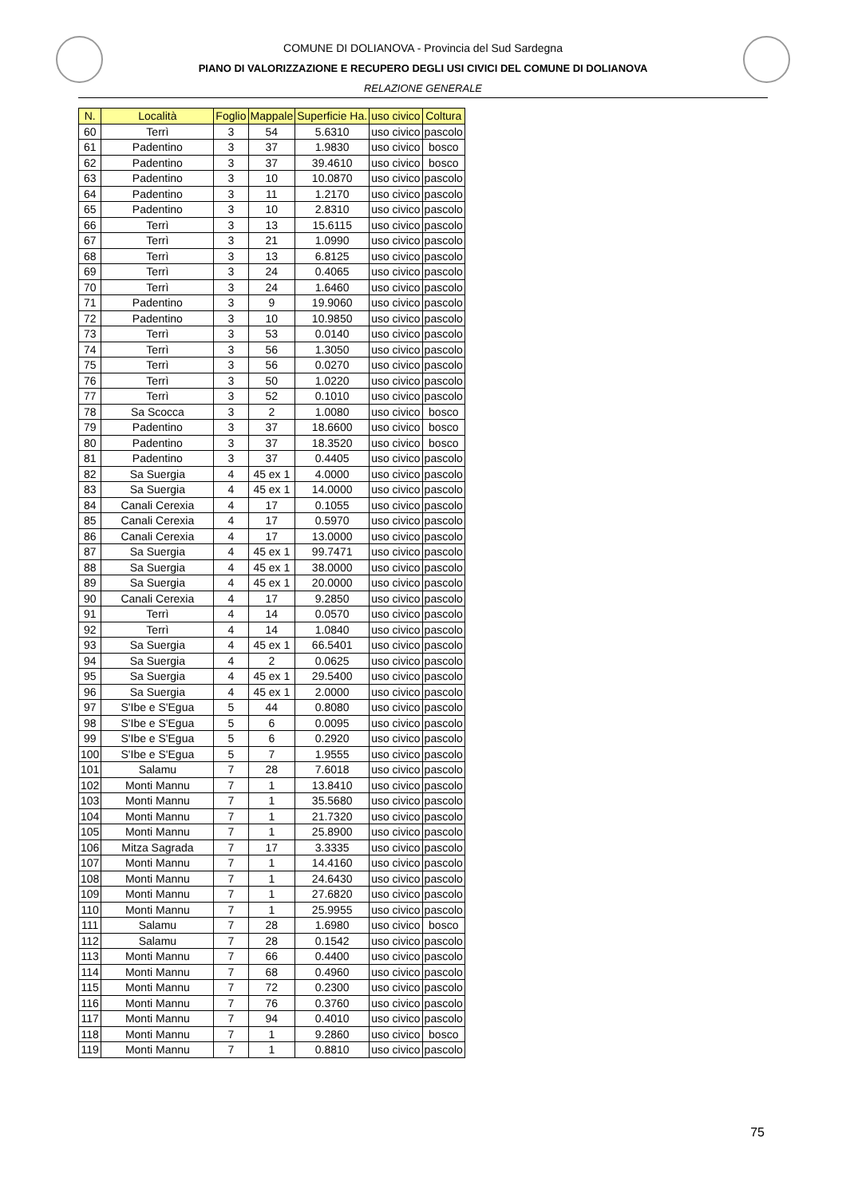COMUNE DI DOLIANOVA - Provincia del Sud Sardegna
PIANO DI VALORIZZAZIONE E RECUPERO DEGLI USI CIVICI DEL COMUNE DI DOLIANOVA
RELAZIONE GENERALE
| N. | Località | Foglio | Mappale | Superficie Ha. | uso civico | Coltura |
| --- | --- | --- | --- | --- | --- | --- |
| 60 | Terrì | 3 | 54 | 5.6310 | uso civico | pascolo |
| 61 | Padentino | 3 | 37 | 1.9830 | uso civico | bosco |
| 62 | Padentino | 3 | 37 | 39.4610 | uso civico | bosco |
| 63 | Padentino | 3 | 10 | 10.0870 | uso civico | pascolo |
| 64 | Padentino | 3 | 11 | 1.2170 | uso civico | pascolo |
| 65 | Padentino | 3 | 10 | 2.8310 | uso civico | pascolo |
| 66 | Terrì | 3 | 13 | 15.6115 | uso civico | pascolo |
| 67 | Terrì | 3 | 21 | 1.0990 | uso civico | pascolo |
| 68 | Terrì | 3 | 13 | 6.8125 | uso civico | pascolo |
| 69 | Terrì | 3 | 24 | 0.4065 | uso civico | pascolo |
| 70 | Terrì | 3 | 24 | 1.6460 | uso civico | pascolo |
| 71 | Padentino | 3 | 9 | 19.9060 | uso civico | pascolo |
| 72 | Padentino | 3 | 10 | 10.9850 | uso civico | pascolo |
| 73 | Terrì | 3 | 53 | 0.0140 | uso civico | pascolo |
| 74 | Terrì | 3 | 56 | 1.3050 | uso civico | pascolo |
| 75 | Terrì | 3 | 56 | 0.0270 | uso civico | pascolo |
| 76 | Terrì | 3 | 50 | 1.0220 | uso civico | pascolo |
| 77 | Terrì | 3 | 52 | 0.1010 | uso civico | pascolo |
| 78 | Sa Scocca | 3 | 2 | 1.0080 | uso civico | bosco |
| 79 | Padentino | 3 | 37 | 18.6600 | uso civico | bosco |
| 80 | Padentino | 3 | 37 | 18.3520 | uso civico | bosco |
| 81 | Padentino | 3 | 37 | 0.4405 | uso civico | pascolo |
| 82 | Sa Suergia | 4 | 45 ex 1 | 4.0000 | uso civico | pascolo |
| 83 | Sa Suergia | 4 | 45 ex 1 | 14.0000 | uso civico | pascolo |
| 84 | Canali Cerexia | 4 | 17 | 0.1055 | uso civico | pascolo |
| 85 | Canali Cerexia | 4 | 17 | 0.5970 | uso civico | pascolo |
| 86 | Canali Cerexia | 4 | 17 | 13.0000 | uso civico | pascolo |
| 87 | Sa Suergia | 4 | 45 ex 1 | 99.7471 | uso civico | pascolo |
| 88 | Sa Suergia | 4 | 45 ex 1 | 38.0000 | uso civico | pascolo |
| 89 | Sa Suergia | 4 | 45 ex 1 | 20.0000 | uso civico | pascolo |
| 90 | Canali Cerexia | 4 | 17 | 9.2850 | uso civico | pascolo |
| 91 | Terrì | 4 | 14 | 0.0570 | uso civico | pascolo |
| 92 | Terrì | 4 | 14 | 1.0840 | uso civico | pascolo |
| 93 | Sa Suergia | 4 | 45 ex 1 | 66.5401 | uso civico | pascolo |
| 94 | Sa Suergia | 4 | 2 | 0.0625 | uso civico | pascolo |
| 95 | Sa Suergia | 4 | 45 ex 1 | 29.5400 | uso civico | pascolo |
| 96 | Sa Suergia | 4 | 45 ex 1 | 2.0000 | uso civico | pascolo |
| 97 | S'Ibe e S'Egua | 5 | 44 | 0.8080 | uso civico | pascolo |
| 98 | S'Ibe e S'Egua | 5 | 6 | 0.0095 | uso civico | pascolo |
| 99 | S'Ibe e S'Egua | 5 | 6 | 0.2920 | uso civico | pascolo |
| 100 | S'Ibe e S'Egua | 5 | 7 | 1.9555 | uso civico | pascolo |
| 101 | Salamu | 7 | 28 | 7.6018 | uso civico | pascolo |
| 102 | Monti Mannu | 7 | 1 | 13.8410 | uso civico | pascolo |
| 103 | Monti Mannu | 7 | 1 | 35.5680 | uso civico | pascolo |
| 104 | Monti Mannu | 7 | 1 | 21.7320 | uso civico | pascolo |
| 105 | Monti Mannu | 7 | 1 | 25.8900 | uso civico | pascolo |
| 106 | Mitza Sagrada | 7 | 17 | 3.3335 | uso civico | pascolo |
| 107 | Monti Mannu | 7 | 1 | 14.4160 | uso civico | pascolo |
| 108 | Monti Mannu | 7 | 1 | 24.6430 | uso civico | pascolo |
| 109 | Monti Mannu | 7 | 1 | 27.6820 | uso civico | pascolo |
| 110 | Monti Mannu | 7 | 1 | 25.9955 | uso civico | pascolo |
| 111 | Salamu | 7 | 28 | 1.6980 | uso civico | bosco |
| 112 | Salamu | 7 | 28 | 0.1542 | uso civico | pascolo |
| 113 | Monti Mannu | 7 | 66 | 0.4400 | uso civico | pascolo |
| 114 | Monti Mannu | 7 | 68 | 0.4960 | uso civico | pascolo |
| 115 | Monti Mannu | 7 | 72 | 0.2300 | uso civico | pascolo |
| 116 | Monti Mannu | 7 | 76 | 0.3760 | uso civico | pascolo |
| 117 | Monti Mannu | 7 | 94 | 0.4010 | uso civico | pascolo |
| 118 | Monti Mannu | 7 | 1 | 9.2860 | uso civico | bosco |
| 119 | Monti Mannu | 7 | 1 | 0.8810 | uso civico | pascolo |
75